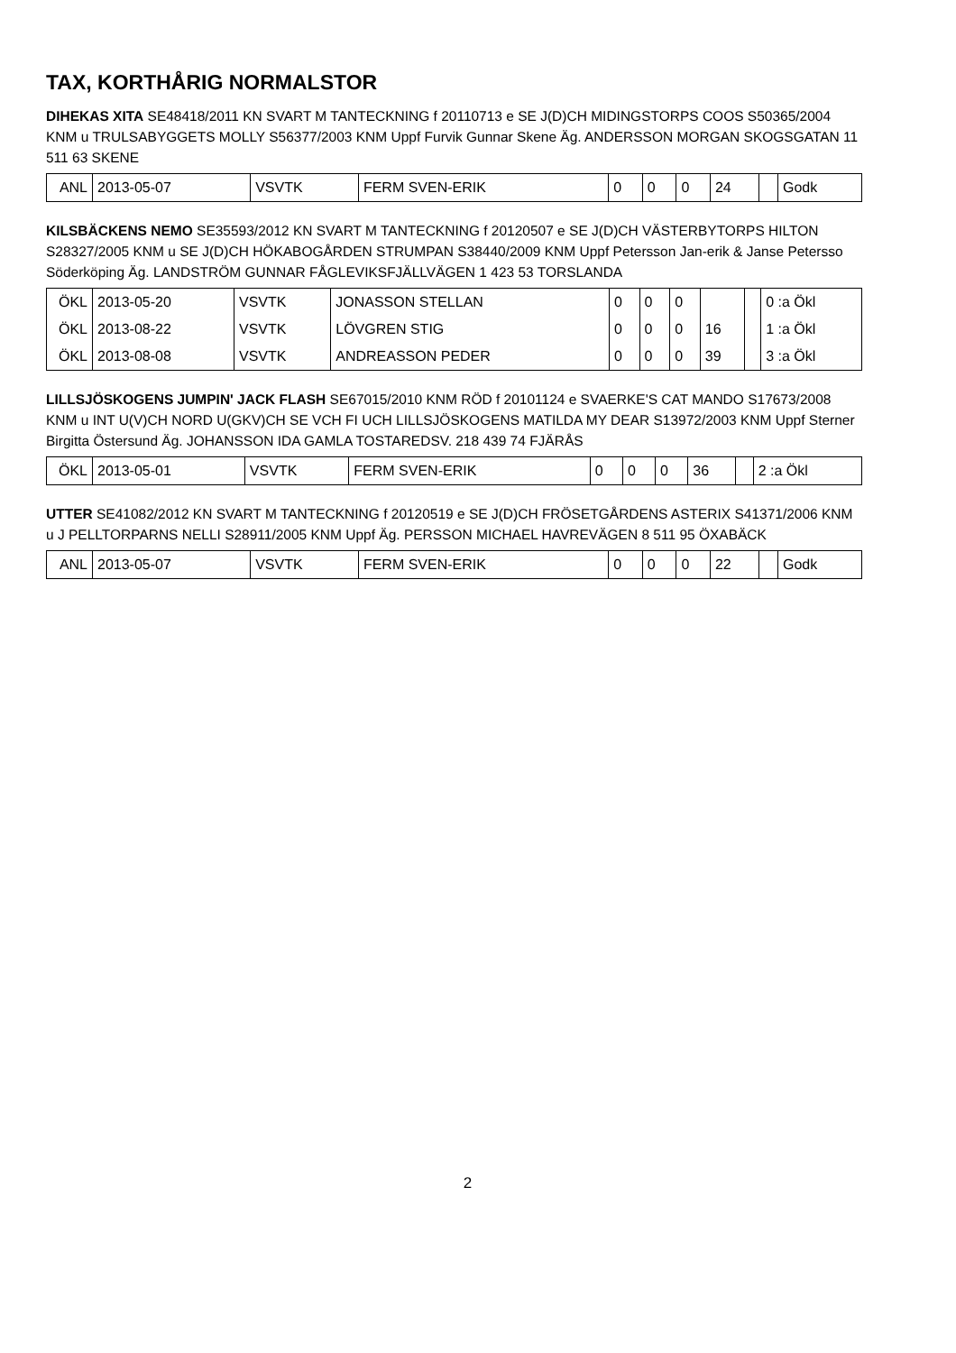TAX, KORTHÅRIG NORMALSTOR
DIHEKAS XITA SE48418/2011 KN SVART M TANTECKNING f 20110713 e SE J(D)CH MIDINGSTORPS COOS S50365/2004 KNM u TRULSABYGGETS MOLLY S56377/2003 KNM Uppf Furvik Gunnar Skene Äg. ANDERSSON MORGAN SKOGSGATAN 11 511 63 SKENE
| ANL | 2013-05-07 | VSVTK | FERM SVEN-ERIK | 0 | 0 | 0 | 24 | | Godk |
KILSBÄCKENS NEMO SE35593/2012 KN SVART M TANTECKNING f 20120507 e SE J(D)CH VÄSTERBYTORPS HILTON S28327/2005 KNM u SE J(D)CH HÖKABOGÅRDEN STRUMPAN S38440/2009 KNM Uppf Petersson Jan-erik & Janse Petersso Söderköping Äg. LANDSTRÖM GUNNAR FÅGLEVIKSFJÄLLVÄGEN 1 423 53 TORSLANDA
| ÖKL | 2013-05-20 | VSVTK | JONASSON STELLAN | 0 | 0 | 0 | | | 0 :a Ökl |
| ÖKL | 2013-08-22 | VSVTK | LÖVGREN STIG | 0 | 0 | 0 | 16 | | 1 :a Ökl |
| ÖKL | 2013-08-08 | VSVTK | ANDREASSON PEDER | 0 | 0 | 0 | 39 | | 3 :a Ökl |
LILLSJÖSKOGENS JUMPIN' JACK FLASH SE67015/2010 KNM RÖD f 20101124 e SVAERKE'S CAT MANDO S17673/2008 KNM u INT U(V)CH NORD U(GKV)CH SE VCH FI UCH LILLSJÖSKOGENS MATILDA MY DEAR S13972/2003 KNM Uppf Sterner Birgitta Östersund Äg. JOHANSSON IDA GAMLA TOSTAREDSV. 218 439 74 FJÄRÅS
| ÖKL | 2013-05-01 | VSVTK | FERM SVEN-ERIK | 0 | 0 | 0 | 36 | | 2 :a Ökl |
UTTER SE41082/2012 KN SVART M TANTECKNING f 20120519 e SE J(D)CH FRÖSETGÅRDENS ASTERIX S41371/2006 KNM u J PELLTORPARNS NELLI S28911/2005 KNM Uppf Äg. PERSSON MICHAEL HAVREVÄGEN 8 511 95 ÖXABÄCK
| ANL | 2013-05-07 | VSVTK | FERM SVEN-ERIK | 0 | 0 | 0 | 22 | | Godk |
2